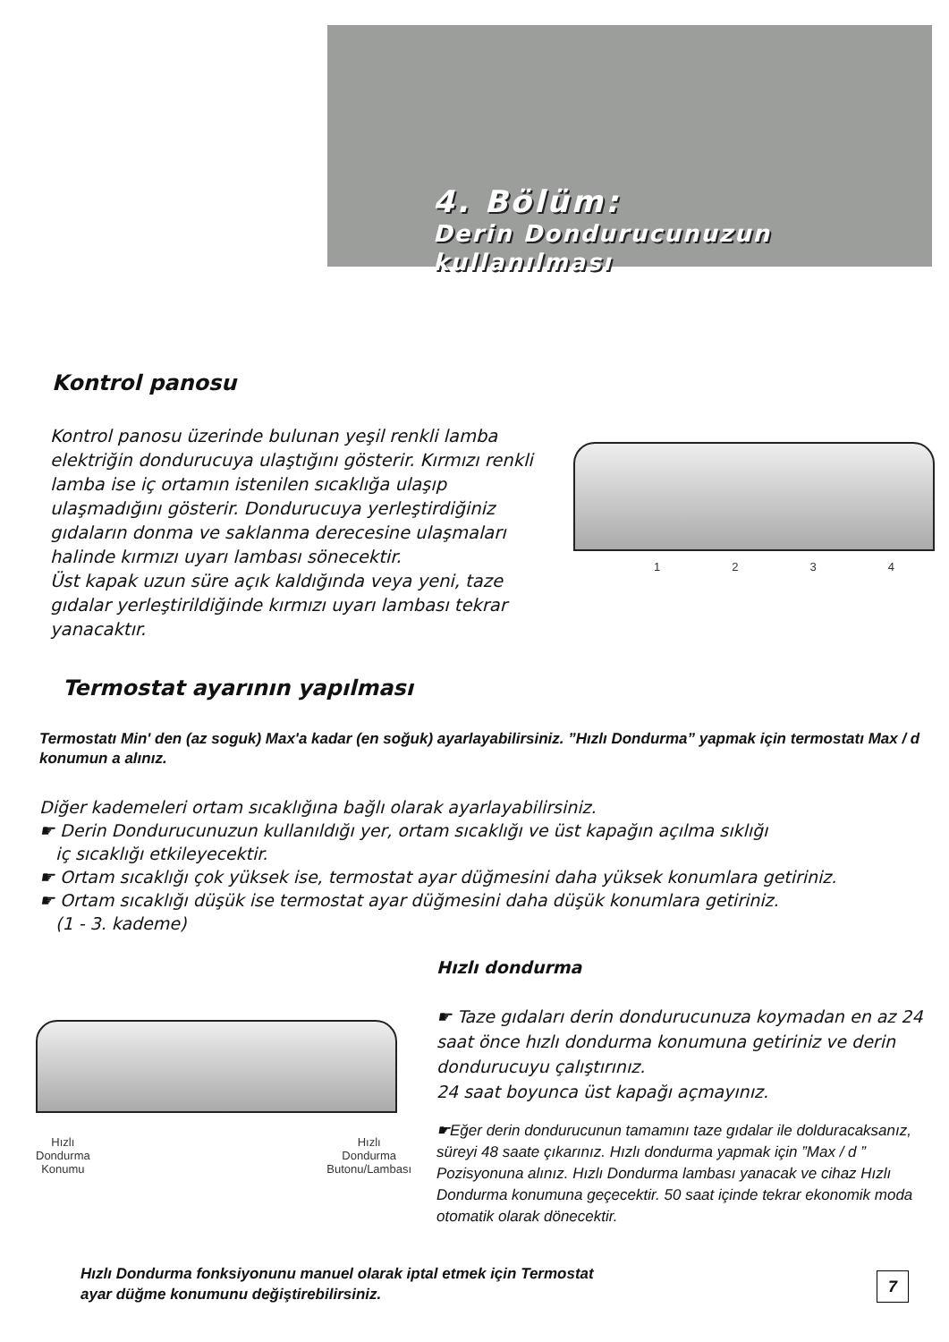4. Bölüm:
Derin Dondurucunuzun
kullanılması
Kontrol panosu
Kontrol panosu üzerinde bulunan yeşil renkli lamba elektriğin dondurucuya ulaştığını gösterir. Kırmızı renkli lamba ise iç ortamın istenilen sıcaklığa ulaşıp ulaşmadığını gösterir. Dondurucuya yerleştirdiğiniz gıdaların donma ve saklanma derecesine ulaşmaları halinde kırmızı uyarı lambası sönecektir.
Üst kapak uzun süre açık kaldığında veya yeni, taze gıdalar yerleştirildiğinde kırmızı uyarı lambası tekrar yanacaktır.
1234
Termostat ayarının yapılması
Termostatı Min' den (az soguk) Max'a kadar (en soğuk) ayarlayabilirsiniz. ”Hızlı Dondurma” yapmak için termostatı Max / d konumun a alınız.
Diğer kademeleri ortam sıcaklığına bağlı olarak ayarlayabilirsiniz.
☛ Derin Dondurucunuzun kullanıldığı yer, ortam sıcaklığı ve üst kapağın açılma sıklığı
iç sıcaklığı etkileyecektir.
☛ Ortam sıcaklığı çok yüksek ise, termostat ayar düğmesini daha yüksek konumlara getiriniz.
☛ Ortam sıcaklığı düşük ise termostat ayar düğmesini daha düşük konumlara getiriniz.
(1 - 3. kademe)
Hızlı
Dondurma
Konumu Hızlı
Dondurma
Butonu/Lambası
Hızlı dondurma
☛ Taze gıdaları derin dondurucunuza koymadan en az 24 saat önce hızlı dondurma konumuna getiriniz ve derin dondurucuyu çalıştırınız.
24 saat boyunca üst kapağı açmayınız.
☛Eğer derin dondurucunun tamamını taze gıdalar ile dolduracaksanız, süreyi 48 saate çıkarınız. Hızlı dondurma yapmak için ”Max / d ” Pozisyonuna alınız. Hızlı Dondurma lambası yanacak ve cihaz Hızlı Dondurma konumuna geçecektir. 50 saat içinde tekrar ekonomik moda otomatik olarak dönecektir.
Hızlı Dondurma fonksiyonunu manuel olarak iptal etmek için Termostat
ayar düğme konumunu değiştirebilirsiniz.
7